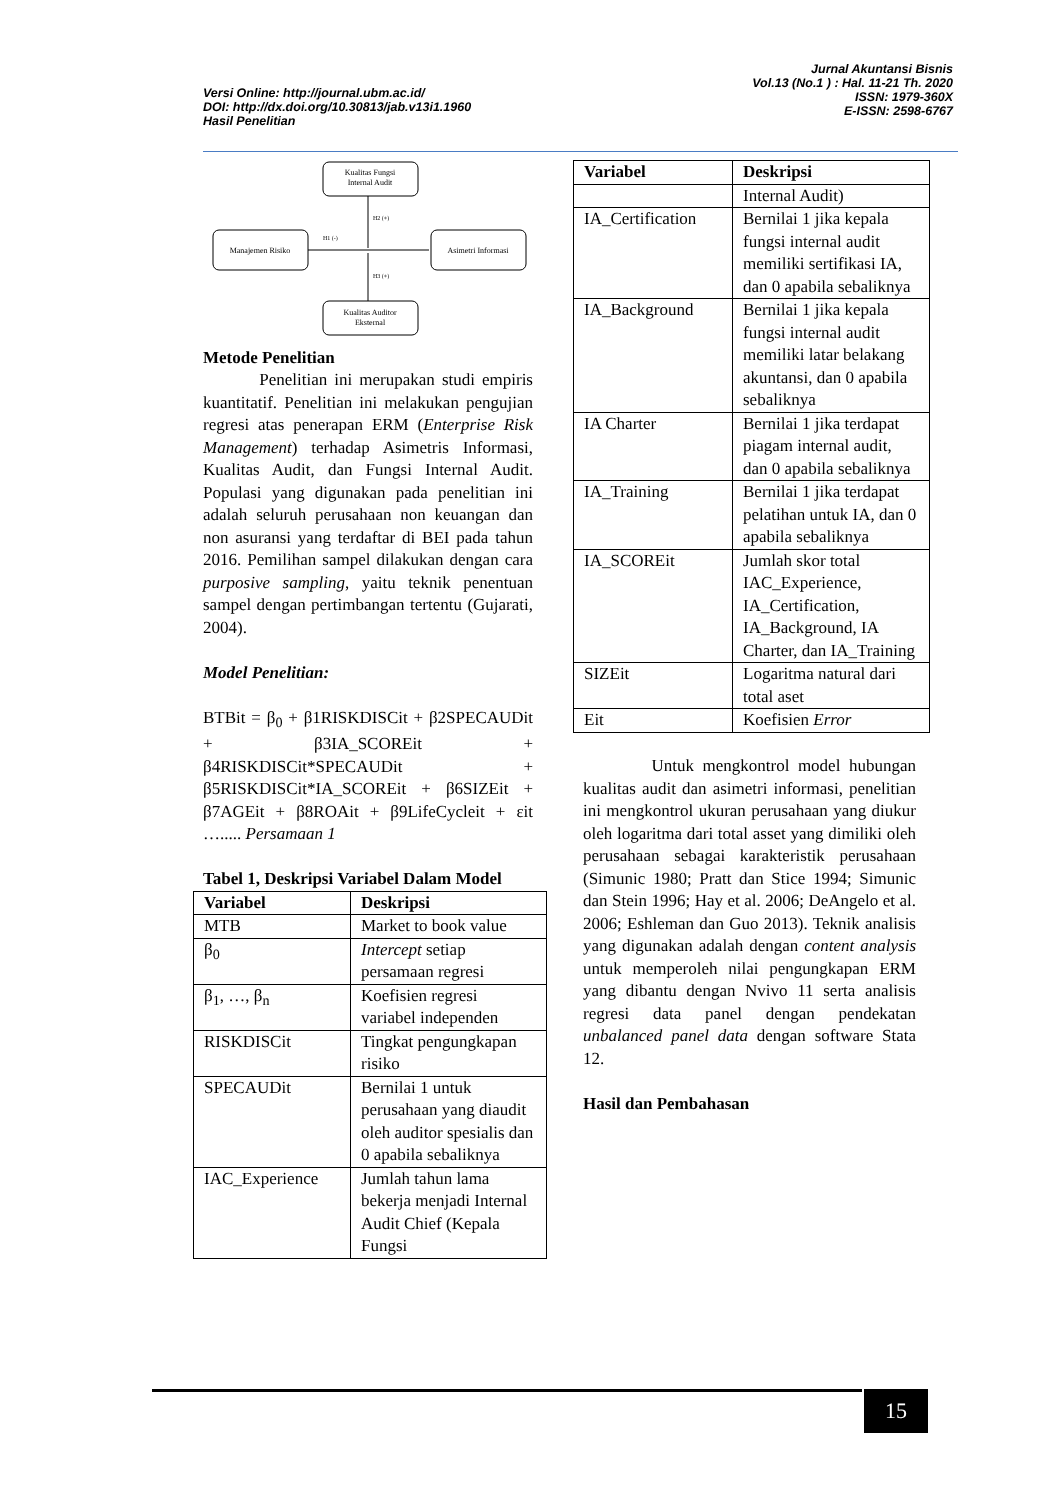Versi Online: http://journal.ubm.ac.id/
DOI: http://dx.doi.org/10.30813/jab.v13i1.1960
Hasil Penelitian
Jurnal Akuntansi Bisnis
Vol.13 (No.1 ) : Hal. 11-21 Th. 2020
ISSN: 1979-360X
E-ISSN: 2598-6767
Kualitas Fungsi
Internal Audit
Manajemen Risiko
Asimetri Informasi
Kualitas Auditor
Eksternal
H1 (-)
H2 (+)
H3 (+)
Metode Penelitian
Penelitian ini merupakan studi empiris kuantitatif. Penelitian ini melakukan pengujian regresi atas penerapan ERM (Enterprise Risk Management) terhadap Asimetris Informasi, Kualitas Audit, dan Fungsi Internal Audit. Populasi yang digunakan pada penelitian ini adalah seluruh perusahaan non keuangan dan non asuransi yang terdaftar di BEI pada tahun 2016. Pemilihan sampel dilakukan dengan cara purposive sampling, yaitu teknik penentuan sampel dengan pertimbangan tertentu (Gujarati, 2004).
Model Penelitian:
BTBit = β<sub>0</sub> + β1RISKDISCit + β2SPECAUDit + β3IA_SCOREit + β4RISKDISCit*SPECAUDit + β5RISKDISCit*IA_SCOREit + β6SIZEit + β7AGEit + β8ROAit + β9LifeCycleit + εit …..... Persamaan 1
Tabel 1, Deskripsi Variabel Dalam Model
| Variabel | Deskripsi |
| --- | --- |
| MTB | Market to book value |
| β<sub>0</sub> | Intercept setiap persamaan regresi |
| β<sub>1</sub>, …, β<sub>n</sub> | Koefisien regresi variabel independen |
| RISKDISCit | Tingkat pengungkapan risiko |
| SPECAUDit | Bernilai 1 untuk perusahaan yang diaudit oleh auditor spesialis dan 0 apabila sebaliknya |
| IAC_Experience | Jumlah tahun lama bekerja menjadi Internal Audit Chief (Kepala Fungsi |
| Variabel | Deskripsi |
| --- | --- |
| | Internal Audit) |
| IA_Certification | Bernilai 1 jika kepala fungsi internal audit memiliki sertifikasi IA, dan 0 apabila sebaliknya |
| IA_Background | Bernilai 1 jika kepala fungsi internal audit memiliki latar belakang akuntansi, dan 0 apabila sebaliknya |
| IA Charter | Bernilai 1 jika terdapat piagam internal audit, dan 0 apabila sebaliknya |
| IA_Training | Bernilai 1 jika terdapat pelatihan untuk IA, dan 0 apabila sebaliknya |
| IA_SCOREit | Jumlah skor total IAC_Experience, IA_Certification, IA_Background, IA Charter, dan IA_Training |
| SIZEit | Logaritma natural dari total aset |
| Eit | Koefisien Error |
Untuk mengkontrol model hubungan kualitas audit dan asimetri informasi, penelitian ini mengkontrol ukuran perusahaan yang diukur oleh logaritma dari total asset yang dimiliki oleh perusahaan sebagai karakteristik perusahaan (Simunic 1980; Pratt dan Stice 1994; Simunic dan Stein 1996; Hay et al. 2006; DeAngelo et al. 2006; Eshleman dan Guo 2013). Teknik analisis yang digunakan adalah dengan content analysis untuk memperoleh nilai pengungkapan ERM yang dibantu dengan Nvivo 11 serta analisis regresi data panel dengan pendekatan unbalanced panel data dengan software Stata 12.
Hasil dan Pembahasan
15